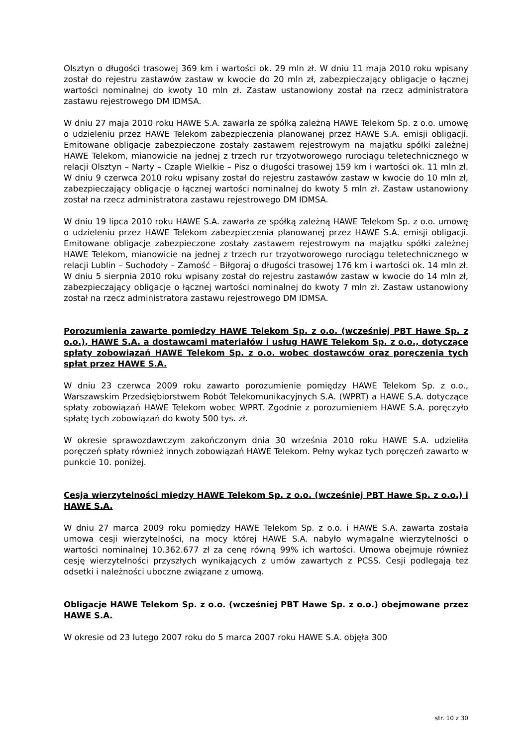Olsztyn o długości trasowej 369 km i wartości ok. 29 mln zł. W dniu 11 maja 2010 roku wpisany został do rejestru zastawów zastaw w kwocie do 20 mln zł, zabezpieczający obligacje o łącznej wartości nominalnej do kwoty 10 mln zł. Zastaw ustanowiony został na rzecz administratora zastawu rejestrowego DM IDMSA.
W dniu 27 maja 2010 roku HAWE S.A. zawarła ze spółką zależną HAWE Telekom Sp. z o.o. umowę o udzieleniu przez HAWE Telekom zabezpieczenia planowanej przez HAWE S.A. emisji obligacji. Emitowane obligacje zabezpieczone zostały zastawem rejestrowym na majątku spółki zależnej HAWE Telekom, mianowicie na jednej z trzech rur trzyotworowego rurociągu teletechnicznego w relacji Olsztyn – Narty – Czaple Wielkie – Pisz o długości trasowej 159 km i wartości ok. 11 mln zł. W dniu 9 czerwca 2010 roku wpisany został do rejestru zastawów zastaw w kwocie do 10 mln zł, zabezpieczający obligacje o łącznej wartości nominalnej do kwoty 5 mln zł. Zastaw ustanowiony został na rzecz administratora zastawu rejestrowego DM IDMSA.
W dniu 19 lipca 2010 roku HAWE S.A. zawarła ze spółką zależną HAWE Telekom Sp. z o.o. umowę o udzieleniu przez HAWE Telekom zabezpieczenia planowanej przez HAWE S.A. emisji obligacji. Emitowane obligacje zabezpieczone zostały zastawem rejestrowym na majątku spółki zależnej HAWE Telekom, mianowicie na jednej z trzech rur trzyotworowego rurociągu teletechnicznego w relacji Lublin – Suchodoły – Zamość – Biłgoraj o długości trasowej 176 km i wartości ok. 14 mln zł. W dniu 5 sierpnia 2010 roku wpisany został do rejestru zastawów zastaw w kwocie do 14 mln zł, zabezpieczający obligacje o łącznej wartości nominalnej do kwoty 7 mln zł. Zastaw ustanowiony został na rzecz administratora zastawu rejestrowego DM IDMSA.
Porozumienia zawarte pomiędzy HAWE Telekom Sp. z o.o. (wcześniej PBT Hawe Sp. z o.o.), HAWE S.A. a dostawcami materiałów i usług HAWE Telekom Sp. z o.o., dotyczące spłaty zobowiązań HAWE Telekom Sp. z o.o. wobec dostawców oraz poręczenia tych spłat przez HAWE S.A.
W dniu 23 czerwca 2009 roku zawarto porozumienie pomiędzy HAWE Telekom Sp. z o.o., Warszawskim Przedsiębiorstwem Robót Telekomunikacyjnych S.A. (WPRT) a HAWE S.A. dotyczące spłaty zobowiązań HAWE Telekom wobec WPRT. Zgodnie z porozumieniem HAWE S.A. poręczyło spłatę tych zobowiązań do kwoty 500 tys. zł.
W okresie sprawozdawczym zakończonym dnia 30 września 2010 roku HAWE S.A. udzieliła poręczeń spłaty również innych zobowiązań HAWE Telekom. Pełny wykaz tych poręczeń zawarto w punkcie 10. poniżej.
Cesja wierzytelności między HAWE Telekom Sp. z o.o. (wcześniej PBT Hawe Sp. z o.o.) i HAWE S.A.
W dniu 27 marca 2009 roku pomiędzy HAWE Telekom Sp. z o.o. i HAWE S.A. zawarta została umowa cesji wierzytelności, na mocy której HAWE S.A. nabyło wymagalne wierzytelności o wartości nominalnej 10.362.677 zł za cenę równą 99% ich wartości. Umowa obejmuje również cesję wierzytelności przyszłych wynikających z umów zawartych z PCSS. Cesji podlegają też odsetki i należności uboczne związane z umową.
Obligacje HAWE Telekom Sp. z o.o. (wcześniej PBT Hawe Sp. z o.o.) obejmowane przez HAWE S.A.
W okresie od 23 lutego 2007 roku do 5 marca 2007 roku HAWE S.A. objęła 300
str. 10 z 30